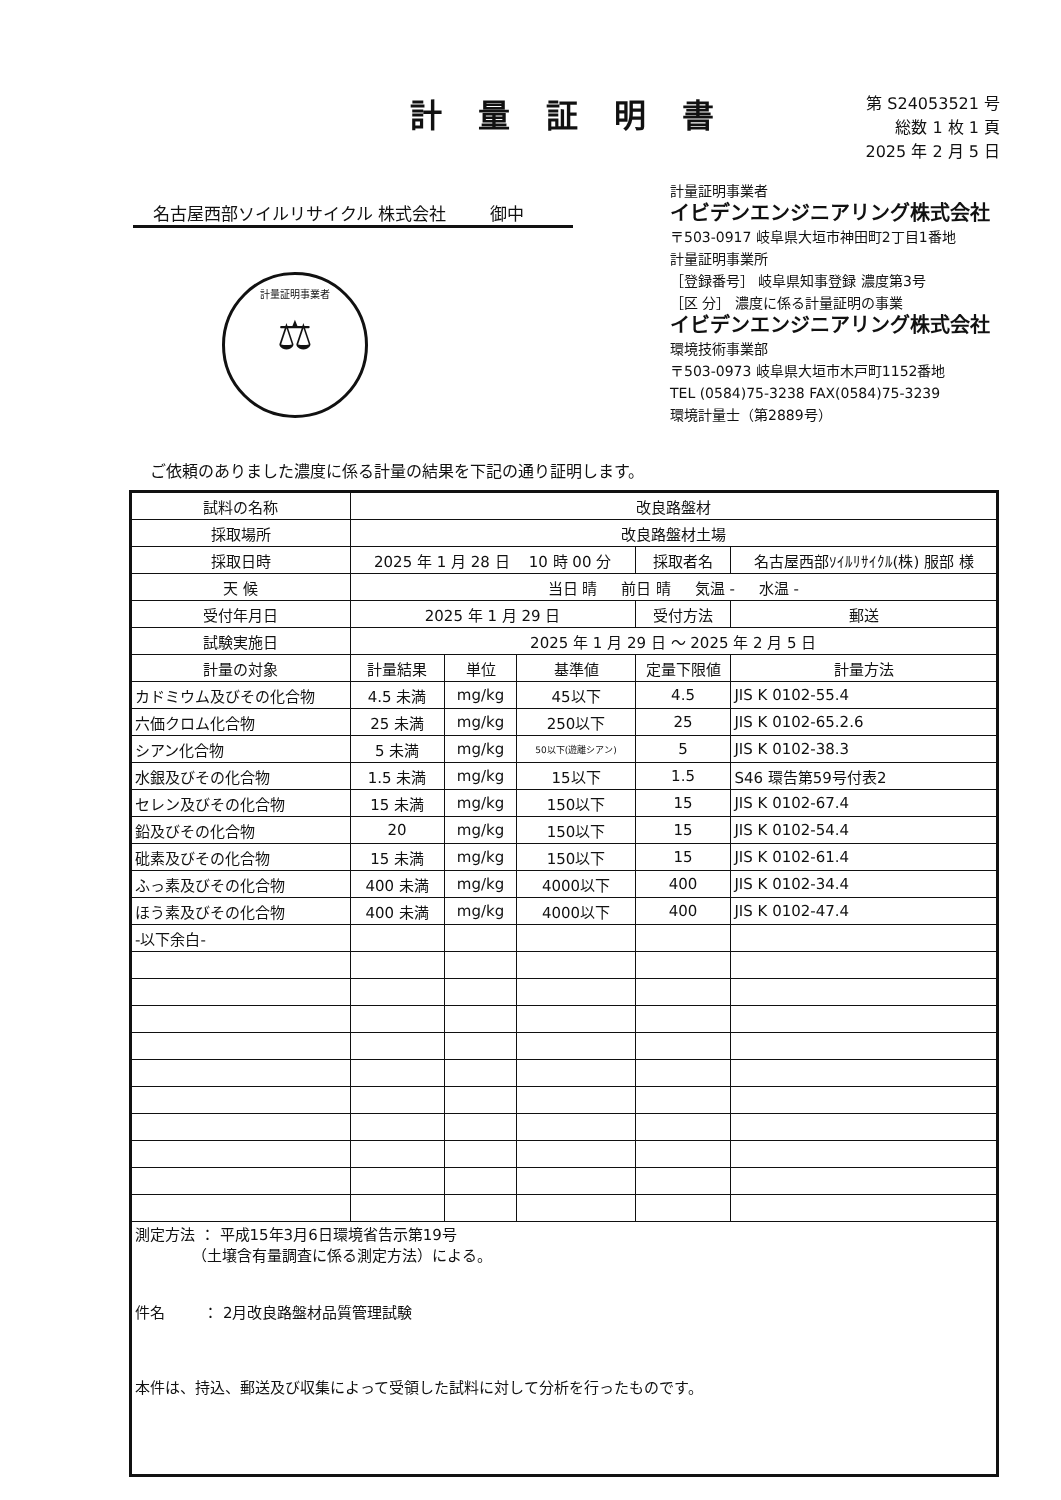計量証明書
第 S24053521 号
総数 1 枚 1 頁
2025 年 2 月 5 日
名古屋西部ソイルリサイクル 株式会社 御中
計量証明事業者
イビデンエンジニアリング株式会社
〒503-0917 岐阜県大垣市神田町2丁目1番地
計量証明事業所
［登録番号］ 岐阜県知事登録 濃度第3号
［区 分］ 濃度に係る計量証明の事業
イビデンエンジニアリング株式会社
環境技術事業部
〒503-0973 岐阜県大垣市木戸町1152番地
TEL (0584)75-3238 FAX(0584)75-3239
環境計量士（第2889号）
計量証明事業者
⚖
ご依頼のありました濃度に係る計量の結果を下記の通り証明します。
| 試料の名称 | 改良路盤材 | | | | |
| 採取場所 | 改良路盤材土場 | | | | |
| 採取日時 | 2025 年 1 月 28 日 10 時 00 分 | | | 採取者名 | 名古屋西部ｿｲﾙﾘｻｲｸﾙ(株) 服部 様 |
| 天 候 | 当日 晴 前日 晴 気温 - 水温 - | | | | |
| 受付年月日 | 2025 年 1 月 29 日 | | | 受付方法 | 郵送 |
| 試験実施日 | 2025 年 1 月 29 日 ～ 2025 年 2 月 5 日 | | | | |
| 計量の対象 | 計量結果 | 単位 | 基準値 | 定量下限値 | 計量方法 |
| カドミウム及びその化合物 | 4.5 未満 | mg/kg | 45以下 | 4.5 | JIS K 0102-55.4 |
| 六価クロム化合物 | 25 未満 | mg/kg | 250以下 | 25 | JIS K 0102-65.2.6 |
| シアン化合物 | 5 未満 | mg/kg | 50以下(遊離シアン) | 5 | JIS K 0102-38.3 |
| 水銀及びその化合物 | 1.5 未満 | mg/kg | 15以下 | 1.5 | S46 環告第59号付表2 |
| セレン及びその化合物 | 15 未満 | mg/kg | 150以下 | 15 | JIS K 0102-67.4 |
| 鉛及びその化合物 | 20 | mg/kg | 150以下 | 15 | JIS K 0102-54.4 |
| 砒素及びその化合物 | 15 未満 | mg/kg | 150以下 | 15 | JIS K 0102-61.4 |
| ふっ素及びその化合物 | 400 未満 | mg/kg | 4000以下 | 400 | JIS K 0102-34.4 |
| ほう素及びその化合物 | 400 未満 | mg/kg | 4000以下 | 400 | JIS K 0102-47.4 |
| -以下余白- | | | | | |
| 測定方法 ： 平成15年3月6日環境省告示第19号 （土壌含有量調査に係る測定方法）による。 件名 ： 2月改良路盤材品質管理試験 本件は、持込、郵送及び収集によって受領した試料に対して分析を行ったものです。 | | | | | |